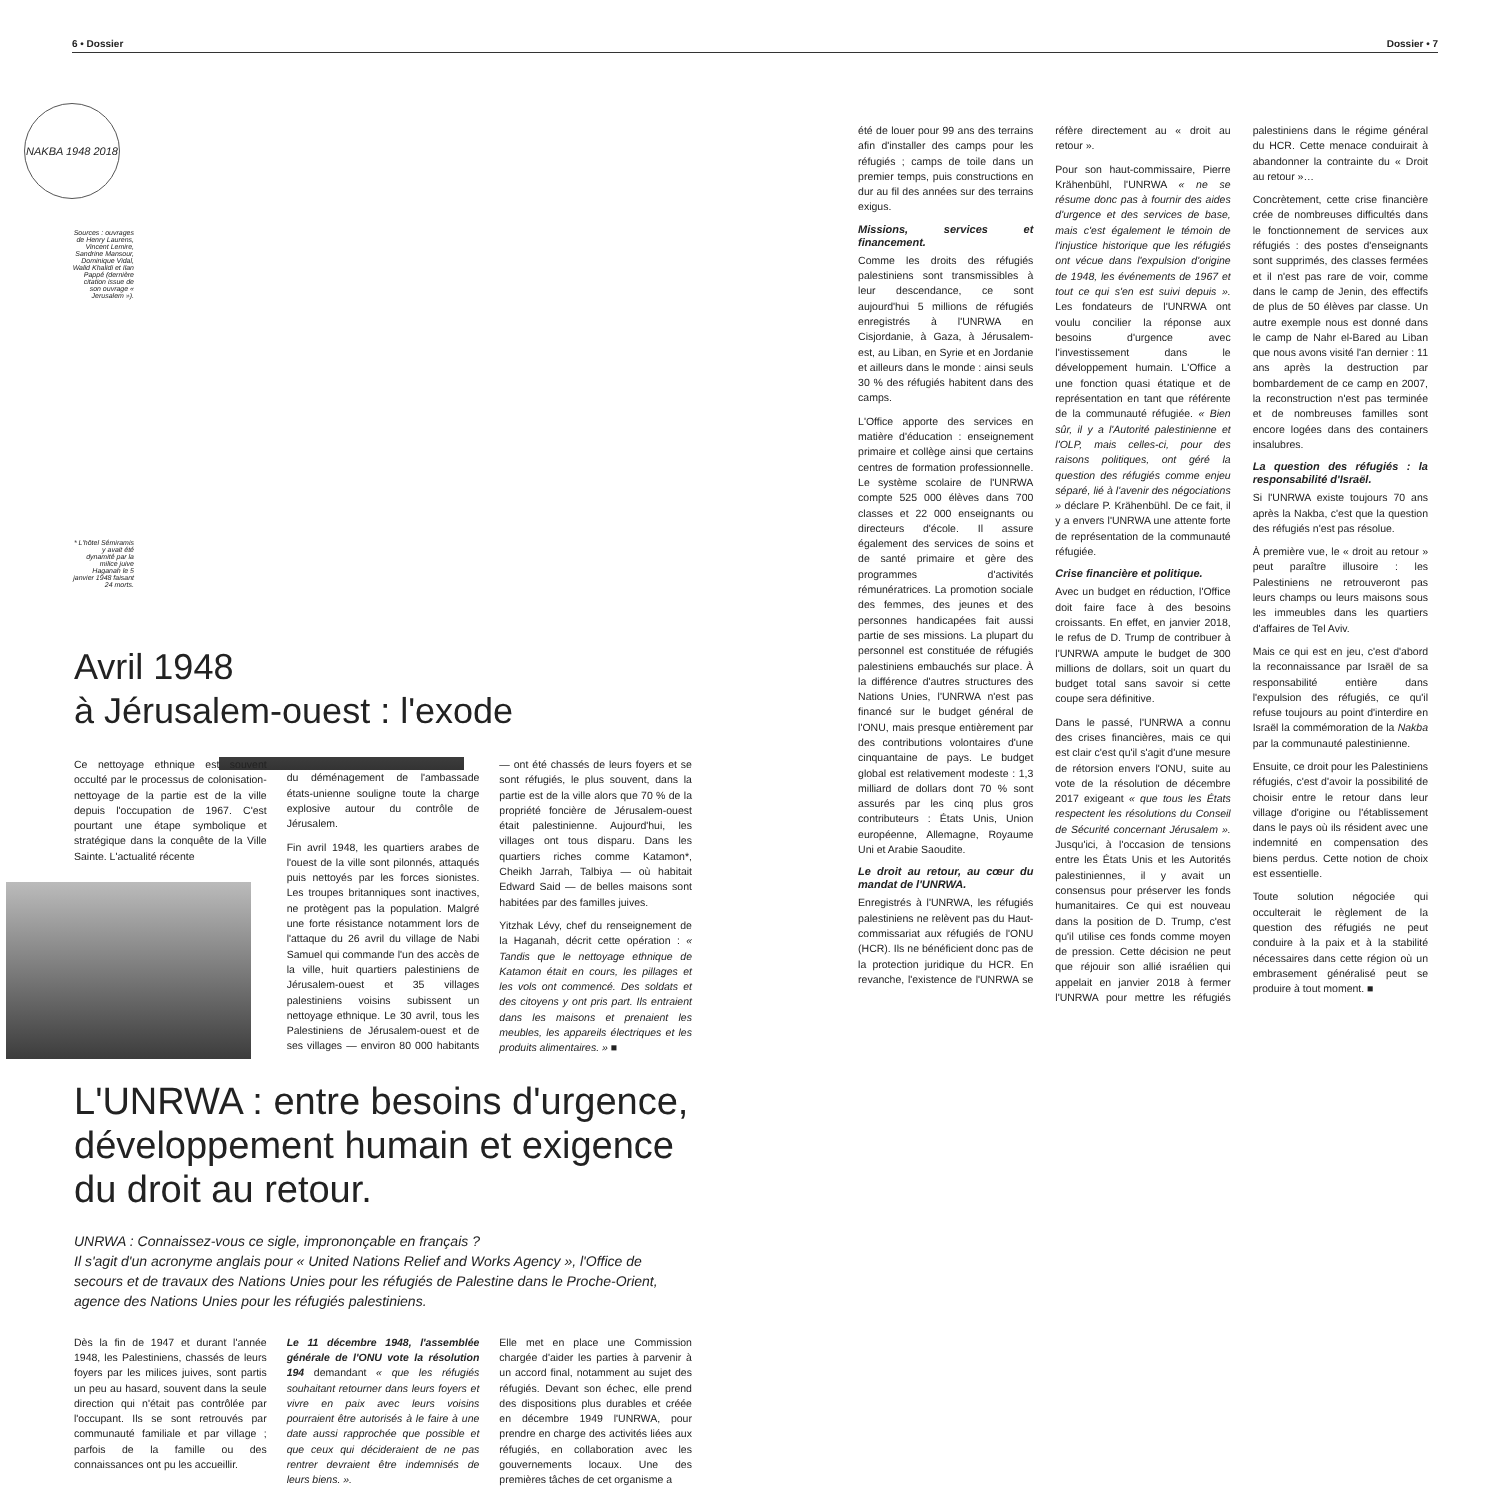6 • Dossier Dossier • 7
NAKBA 1948 2018
Sources : ouvrages de Henry Laurens, Vincent Lemire, Sandrine Mansour, Dominique Vidal, Walid Khalidi et Ilan Pappé (dernière citation issue de son ouvrage « Jerusalem »).
* L'hôtel Sémiramis y avait été dynamité par la milice juive Haganah le 5 janvier 1948 faisant 24 morts.
Avril 1948
à Jérusalem-ouest : l'exode
Ce nettoyage ethnique est souvent occulté par le processus de colonisation-nettoyage de la partie est de la ville depuis l'occupation de 1967. C'est pourtant une étape symbolique et stratégique dans la conquête de la Ville Sainte. L'actualité récente
du déménagement de l'ambassade états-unienne souligne toute la charge explosive autour du contrôle de Jérusalem.
Fin avril 1948, les quartiers arabes de l'ouest de la ville sont pilonnés, attaqués puis nettoyés par les forces sionistes. Les troupes britanniques sont inactives, ne protègent pas la population. Malgré une forte résistance notamment lors de l'attaque du 26 avril du village de Nabi Samuel qui commande l'un des accès de la ville, huit quartiers palestiniens de Jérusalem-ouest et 35 villages palestiniens voisins subissent un nettoyage ethnique. Le 30 avril, tous les Palestiniens de Jérusalem-ouest et de ses villages — environ 80 000 habitants — ont été chassés de leurs foyers et se sont réfugiés, le plus souvent, dans la partie est de la ville alors que 70 % de la propriété foncière de Jérusalem-ouest était palestinienne. Aujourd'hui, les villages ont tous disparu. Dans les quartiers riches comme Katamon*, Cheikh Jarrah, Talbiya — où habitait Edward Said — de belles maisons sont habitées par des familles juives.
Yitzhak Lévy, chef du renseignement de la Haganah, décrit cette opération : « Tandis que le nettoyage ethnique de Katamon était en cours, les pillages et les vols ont commencé. Des soldats et des citoyens y ont pris part. Ils entraient dans les maisons et prenaient les meubles, les appareils électriques et les produits alimentaires. » ■
L'UNRWA : entre besoins d'urgence, développement humain et exigence du droit au retour.
UNRWA : Connaissez-vous ce sigle, imprononçable en français ?
Il s'agit d'un acronyme anglais pour « United Nations Relief and Works Agency », l'Office de secours et de travaux des Nations Unies pour les réfugiés de Palestine dans le Proche-Orient, agence des Nations Unies pour les réfugiés palestiniens.
Dès la fin de 1947 et durant l'année 1948, les Palestiniens, chassés de leurs foyers par les milices juives, sont partis un peu au hasard, souvent dans la seule direction qui n'était pas contrôlée par l'occupant. Ils se sont retrouvés par communauté familiale et par village ; parfois de la famille ou des connaissances ont pu les accueillir.
Le 11 décembre 1948, l'assemblée générale de l'ONU vote la résolution 194 demandant « que les réfugiés souhaitant retourner dans leurs foyers et vivre en paix avec leurs voisins pourraient être autorisés à le faire à une date aussi rapprochée que possible et que ceux qui décideraient de ne pas rentrer devraient être indemnisés de leurs biens. ».
Elle met en place une Commission chargée d'aider les parties à parvenir à un accord final, notamment au sujet des réfugiés. Devant son échec, elle prend des dispositions plus durables et créée en décembre 1949 l'UNRWA, pour prendre en charge des activités liées aux réfugiés, en collaboration avec les gouvernements locaux. Une des premières tâches de cet organisme a
été de louer pour 99 ans des terrains afin d'installer des camps pour les réfugiés ; camps de toile dans un premier temps, puis constructions en dur au fil des années sur des terrains exigus.
Missions, services et financement.
Comme les droits des réfugiés palestiniens sont transmissibles à leur descendance, ce sont aujourd'hui 5 millions de réfugiés enregistrés à l'UNRWA en Cisjordanie, à Gaza, à Jérusalem-est, au Liban, en Syrie et en Jordanie et ailleurs dans le monde : ainsi seuls 30 % des réfugiés habitent dans des camps.
L'Office apporte des services en matière d'éducation : enseignement primaire et collège ainsi que certains centres de formation professionnelle. Le système scolaire de l'UNRWA compte 525 000 élèves dans 700 classes et 22 000 enseignants ou directeurs d'école. Il assure également des services de soins et de santé primaire et gère des programmes d'activités rémunératrices. La promotion sociale des femmes, des jeunes et des personnes handicapées fait aussi partie de ses missions. La plupart du personnel est constituée de réfugiés palestiniens embauchés sur place. À la différence d'autres structures des Nations Unies, l'UNRWA n'est pas financé sur le budget général de l'ONU, mais presque entièrement par des contributions volontaires d'une cinquantaine de pays. Le budget global est relativement modeste : 1,3 milliard de dollars dont 70 % sont assurés par les cinq plus gros contributeurs : États Unis, Union européenne, Allemagne, Royaume Uni et Arabie Saoudite.
Le droit au retour, au cœur du mandat de l'UNRWA.
Enregistrés à l'UNRWA, les réfugiés palestiniens ne relèvent pas du Haut-commissariat aux réfugiés de l'ONU (HCR). Ils ne bénéficient donc pas de la protection juridique du HCR. En revanche, l'existence de l'UNRWA se réfère directement au « droit au retour ».
Pour son haut-commissaire, Pierre Krähenbühl, l'UNRWA « ne se résume donc pas à fournir des aides d'urgence et des services de base, mais c'est également le témoin de l'injustice historique que les réfugiés ont vécue dans l'expulsion d'origine de 1948, les événements de 1967 et tout ce qui s'en est suivi depuis ». Les fondateurs de l'UNRWA ont voulu concilier la réponse aux besoins d'urgence avec l'investissement dans le développement humain. L'Office a une fonction quasi étatique et de représentation en tant que référente de la communauté réfugiée. « Bien sûr, il y a l'Autorité palestinienne et l'OLP, mais celles-ci, pour des raisons politiques, ont géré la question des réfugiés comme enjeu séparé, lié à l'avenir des négociations » déclare P. Krähenbühl. De ce fait, il y a envers l'UNRWA une attente forte de représentation de la communauté réfugiée.
Crise financière et politique.
Avec un budget en réduction, l'Office doit faire face à des besoins croissants. En effet, en janvier 2018, le refus de D. Trump de contribuer à l'UNRWA ampute le budget de 300 millions de dollars, soit un quart du budget total sans savoir si cette coupe sera définitive.
Dans le passé, l'UNRWA a connu des crises financières, mais ce qui est clair c'est qu'il s'agit d'une mesure de rétorsion envers l'ONU, suite au vote de la résolution de décembre 2017 exigeant « que tous les États respectent les résolutions du Conseil de Sécurité concernant Jérusalem ». Jusqu'ici, à l'occasion de tensions entre les États Unis et les Autorités palestiniennes, il y avait un consensus pour préserver les fonds humanitaires. Ce qui est nouveau dans la position de D. Trump, c'est qu'il utilise ces fonds comme moyen de pression. Cette décision ne peut que réjouir son allié israélien qui appelait en janvier 2018 à fermer l'UNRWA pour mettre les réfugiés palestiniens dans le régime général du HCR. Cette menace conduirait à abandonner la contrainte du « Droit au retour »…
Concrètement, cette crise financière crée de nombreuses difficultés dans le fonctionnement de services aux réfugiés : des postes d'enseignants sont supprimés, des classes fermées et il n'est pas rare de voir, comme dans le camp de Jenin, des effectifs de plus de 50 élèves par classe. Un autre exemple nous est donné dans le camp de Nahr el-Bared au Liban que nous avons visité l'an dernier : 11 ans après la destruction par bombardement de ce camp en 2007, la reconstruction n'est pas terminée et de nombreuses familles sont encore logées dans des containers insalubres.
La question des réfugiés : la responsabilité d'Israël.
Si l'UNRWA existe toujours 70 ans après la Nakba, c'est que la question des réfugiés n'est pas résolue.
À première vue, le « droit au retour » peut paraître illusoire : les Palestiniens ne retrouveront pas leurs champs ou leurs maisons sous les immeubles dans les quartiers d'affaires de Tel Aviv.
Mais ce qui est en jeu, c'est d'abord la reconnaissance par Israël de sa responsabilité entière dans l'expulsion des réfugiés, ce qu'il refuse toujours au point d'interdire en Israël la commémoration de la Nakba par la communauté palestinienne.
Ensuite, ce droit pour les Palestiniens réfugiés, c'est d'avoir la possibilité de choisir entre le retour dans leur village d'origine ou l'établissement dans le pays où ils résident avec une indemnité en compensation des biens perdus. Cette notion de choix est essentielle.
Toute solution négociée qui occulterait le règlement de la question des réfugiés ne peut conduire à la paix et à la stabilité nécessaires dans cette région où un embrasement généralisé peut se produire à tout moment. ■